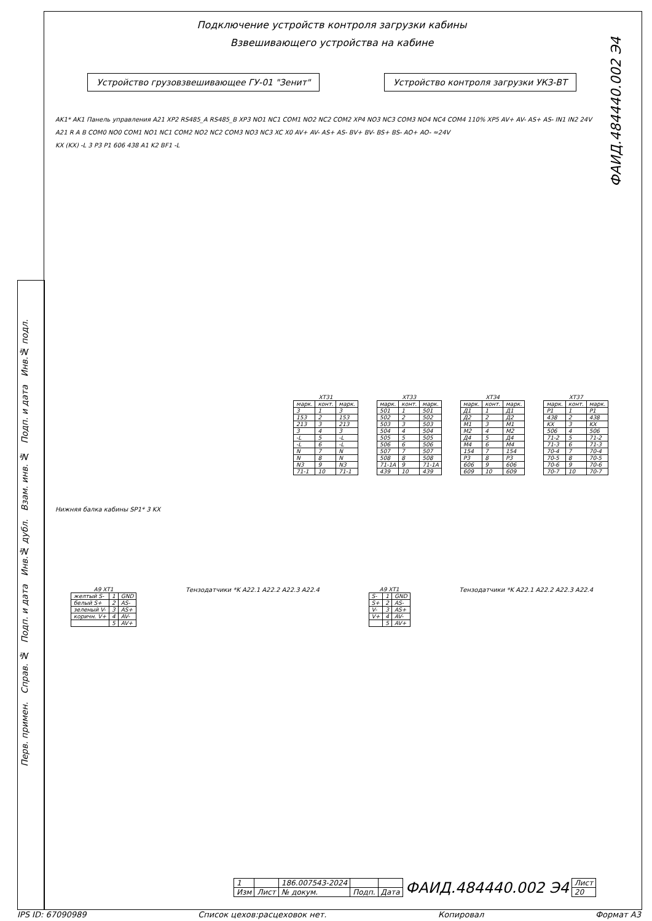ФАИД.484440.002 Э4
Подключение устройств контроля загрузки кабины
Взвешивающего устройства на кабине
Устройство грузовзвешивающее ГУ-01 "Зенит"
Устройство контроля загрузки УКЗ-ВТ
AK1* AK1 Панель управления A21 XP2 RS485_A RS485_B XP3 NO1 NC1 COM1 NO2 NC2 COM2 XP4 NO3 NC3 COM3 NO4 NC4 COM4 110% XP5 AV+ AV- AS+ AS- IN1 IN2 24V
A21 R A B COM0 NO0 COM1 NO1 NC1 COM2 NO2 NC2 COM3 NO3 NC3 XC X0 AV+ AV- AS+ AS- BV+ BV- BS+ BS- AO+ AO- ≈24V
KX (KX) -L 3 P3 P1 606 438 A1 K2 BF1 -L
XT31
| марк. | конт. | марк. |
| --- | --- | --- |
| 3 | 1 | 3 |
| 153 | 2 | 153 |
| 213 | 3 | 213 |
| 3 | 4 | 3 |
| -L | 5 | -L |
| -L | 6 | -L |
| N | 7 | N |
| N | 8 | N |
| N3 | 9 | N3 |
| 71-1 | 10 | 71-1 |
XT33
| марк. | конт. | марк. |
| --- | --- | --- |
| 501 | 1 | 501 |
| 502 | 2 | 502 |
| 503 | 3 | 503 |
| 504 | 4 | 504 |
| 505 | 5 | 505 |
| 506 | 6 | 506 |
| 507 | 7 | 507 |
| 508 | 8 | 508 |
| 71-1A | 9 | 71-1A |
| 439 | 10 | 439 |
XT34
| марк. | конт. | марк. |
| --- | --- | --- |
| Д1 | 1 | Д1 |
| Д2 | 2 | Д2 |
| M1 | 3 | M1 |
| M2 | 4 | M2 |
| Д4 | 5 | Д4 |
| M4 | 6 | M4 |
| 154 | 7 | 154 |
| P3 | 8 | P3 |
| 606 | 9 | 606 |
| 609 | 10 | 609 |
XT37
| марк. | конт. | марк. |
| --- | --- | --- |
| P1 | 1 | P1 |
| 438 | 2 | 438 |
| KX | 3 | KX |
| 506 | 4 | 506 |
| 71-2 | 5 | 71-2 |
| 71-3 | 6 | 71-3 |
| 70-4 | 7 | 70-4 |
| 70-5 | 8 | 70-5 |
| 70-6 | 9 | 70-6 |
| 70-7 | 10 | 70-7 |
Нижняя балка кабины SP1* 3 KX
A9 XT1
| желтый S- | 1 | GND |
| белый S+ | 2 | AS- |
| зеленый V- | 3 | AS+ |
| коричн. V+ | 4 | AV- |
| | 5 | AV+ |
Тензодатчики *K A22.1 A22.2 A22.3 A22.4
A9 XT1
| S- | 1 | GND |
| S+ | 2 | AS- |
| V- | 3 | AS+ |
| V+ | 4 | AV- |
| | 5 | AV+ |
Тензодатчики *K A22.1 A22.2 A22.3 A22.4
| 1 | | 186.007543-2024 | | | ФАИД.484440.002 Э4 | Лист |
| Изм | Лист | № докум. | Подп. | Дата | | 20 |
Перв. примен. Справ. № Подп. и дата Инв.№ дубл. Взам. инв. № Подп. и дата Инв.№ подл.
IPS ID: 67090989 Список цехов:расцеховок нет. Копировал Формат A3